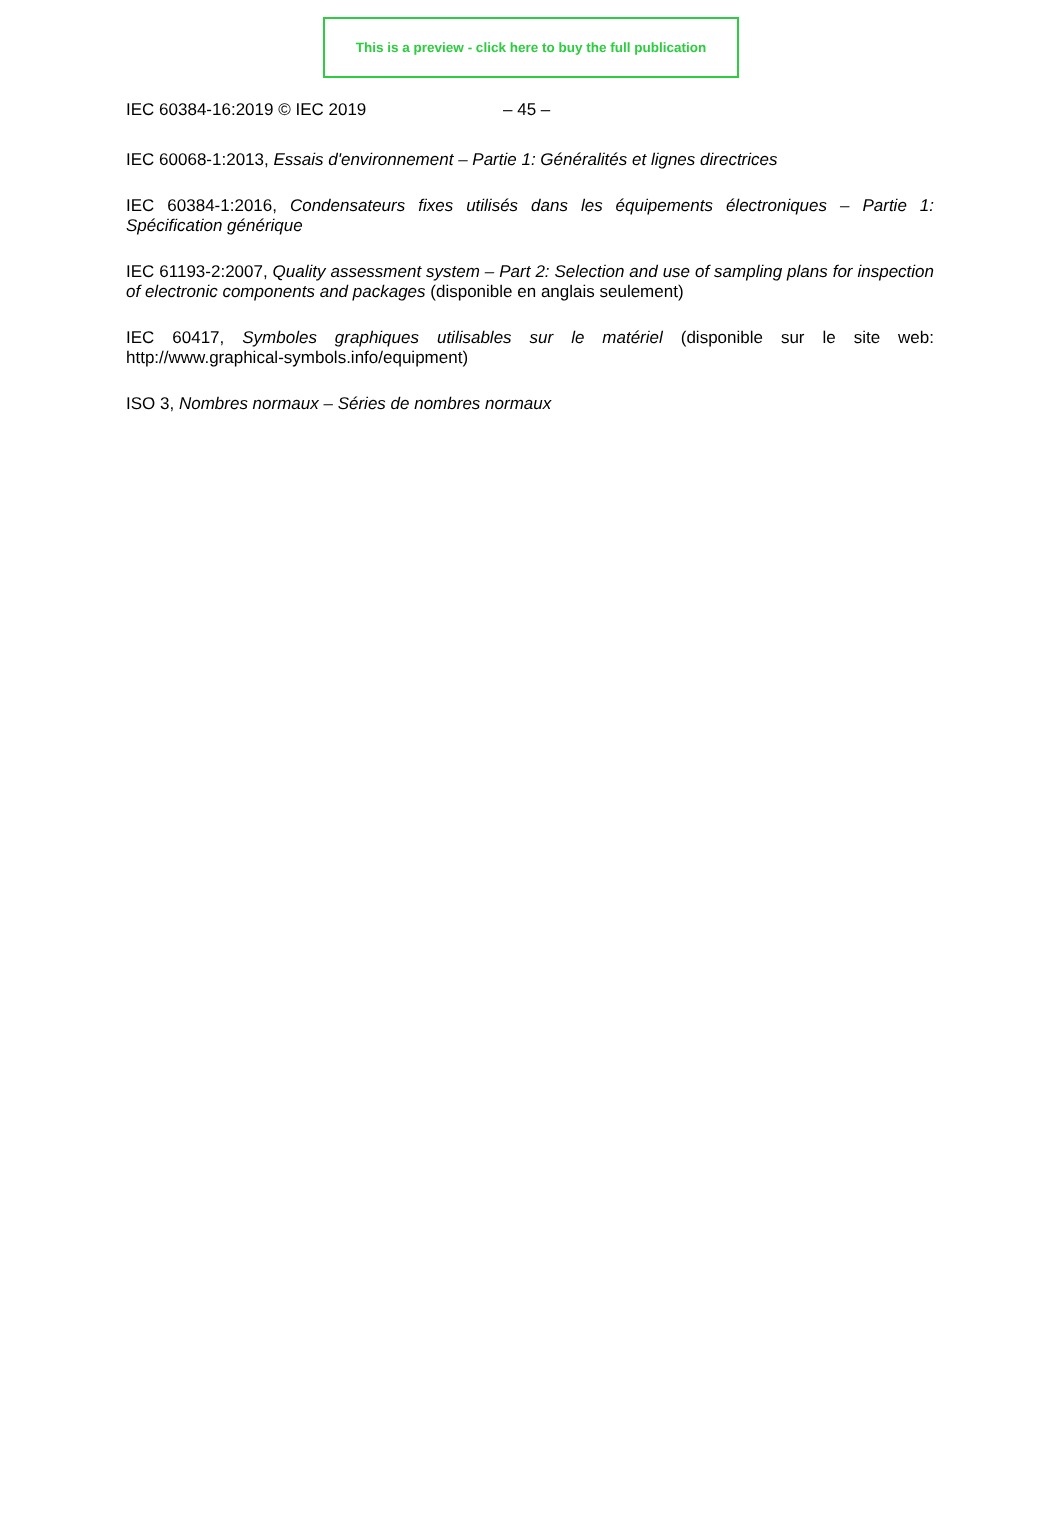This is a preview - click here to buy the full publication
IEC 60384-16:2019 © IEC 2019 – 45 –
IEC 60068-1:2013, Essais d'environnement – Partie 1: Généralités et lignes directrices
IEC 60384-1:2016, Condensateurs fixes utilisés dans les équipements électroniques – Partie 1: Spécification générique
IEC 61193-2:2007, Quality assessment system – Part 2: Selection and use of sampling plans for inspection of electronic components and packages (disponible en anglais seulement)
IEC 60417, Symboles graphiques utilisables sur le matériel (disponible sur le site web: http://www.graphical-symbols.info/equipment)
ISO 3, Nombres normaux – Séries de nombres normaux